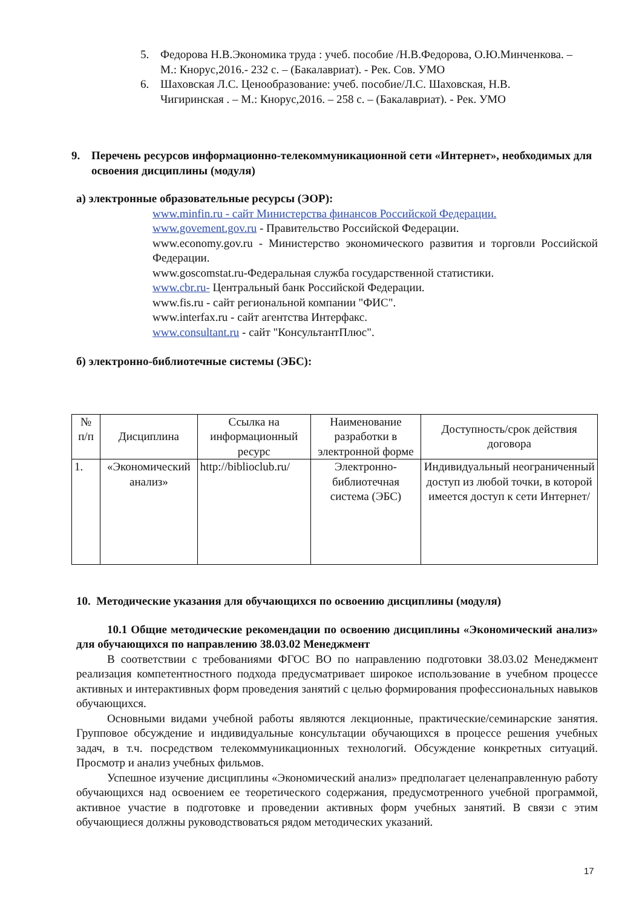5. Федорова Н.В.Экономика труда : учеб. пособие /Н.В.Федорова, О.Ю.Минченкова. – М.: Кнорус,2016.- 232 с. – (Бакалавриат). - Рек. Сов. УМО
6. Шаховская Л.С. Ценообразование: учеб. пособие/Л.С. Шаховская, Н.В. Чигиринская . – М.: Кнорус,2016. – 258 с. – (Бакалавриат). - Рек. УМО
9. Перечень ресурсов информационно-телекоммуникационной сети «Интернет», необходимых для освоения дисциплины (модуля)
а) электронные образовательные ресурсы (ЭОР):
www.minfin.ru - сайт Министерства финансов Российской Федерации.
www.govement.gov.ru - Правительство Российской Федерации.
www.economy.gov.ru - Министерство экономического развития и торговли Российской Федерации.
www.goscomstat.ru-Федеральная служба государственной статистики.
www.cbr.ru- Центральный банк Российской Федерации.
www.fis.ru - сайт региональной компании "ФИС".
www.interfax.ru - сайт агентства Интерфакс.
www.consultant.ru - сайт "КонсультантПлюс".
б) электронно-библиотечные системы (ЭБС):
| № п/п | Дисциплина | Ссылка на информационный ресурс | Наименование разработки в электронной форме | Доступность/срок действия договора |
| 1. | «Экономический анализ» | http://biblioclub.ru/ | Электронно-библиотечная система (ЭБС) | Индивидуальный неограниченный доступ из любой точки, в которой имеется доступ к сети Интернет/ |
10. Методические указания для обучающихся по освоению дисциплины (модуля)
10.1 Общие методические рекомендации по освоению дисциплины «Экономический анализ» для обучающихся по направлению 38.03.02 Менеджмент
В соответствии с требованиями ФГОС ВО по направлению подготовки 38.03.02 Менеджмент реализация компетентностного подхода предусматривает широкое использование в учебном процессе активных и интерактивных форм проведения занятий с целью формирования профессиональных навыков обучающихся.
Основными видами учебной работы являются лекционные, практические/семинарские занятия. Групповое обсуждение и индивидуальные консультации обучающихся в процессе решения учебных задач, в т.ч. посредством телекоммуникационных технологий. Обсуждение конкретных ситуаций. Просмотр и анализ учебных фильмов.
Успешное изучение дисциплины «Экономический анализ» предполагает целенаправленную работу обучающихся над освоением ее теоретического содержания, предусмотренного учебной программой, активное участие в подготовке и проведении активных форм учебных занятий. В связи с этим обучающиеся должны руководствоваться рядом методических указаний.
17